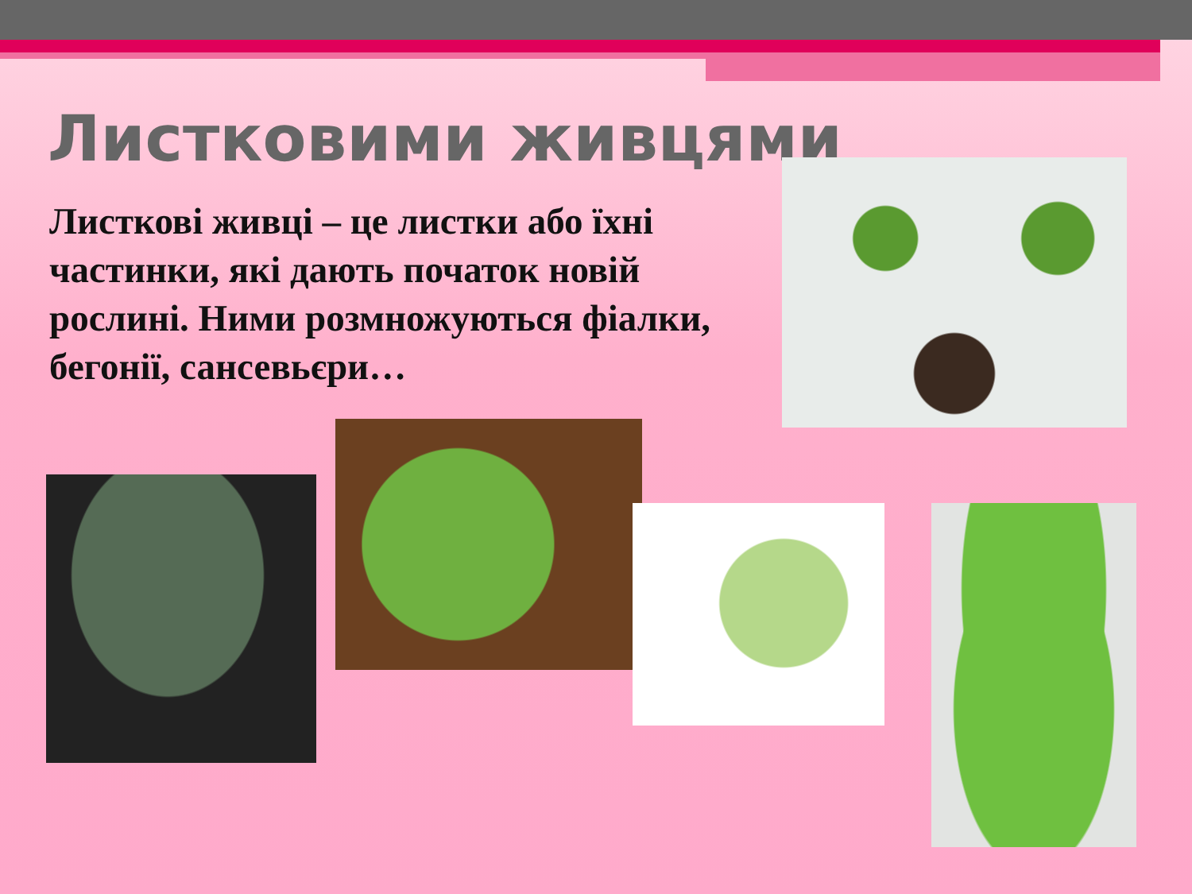Листковими живцями
Листкові живці – це листки або їхні частинки, які дають початок новій рослині. Ними розмножуються фіалки, бегонії, сансевьєри…